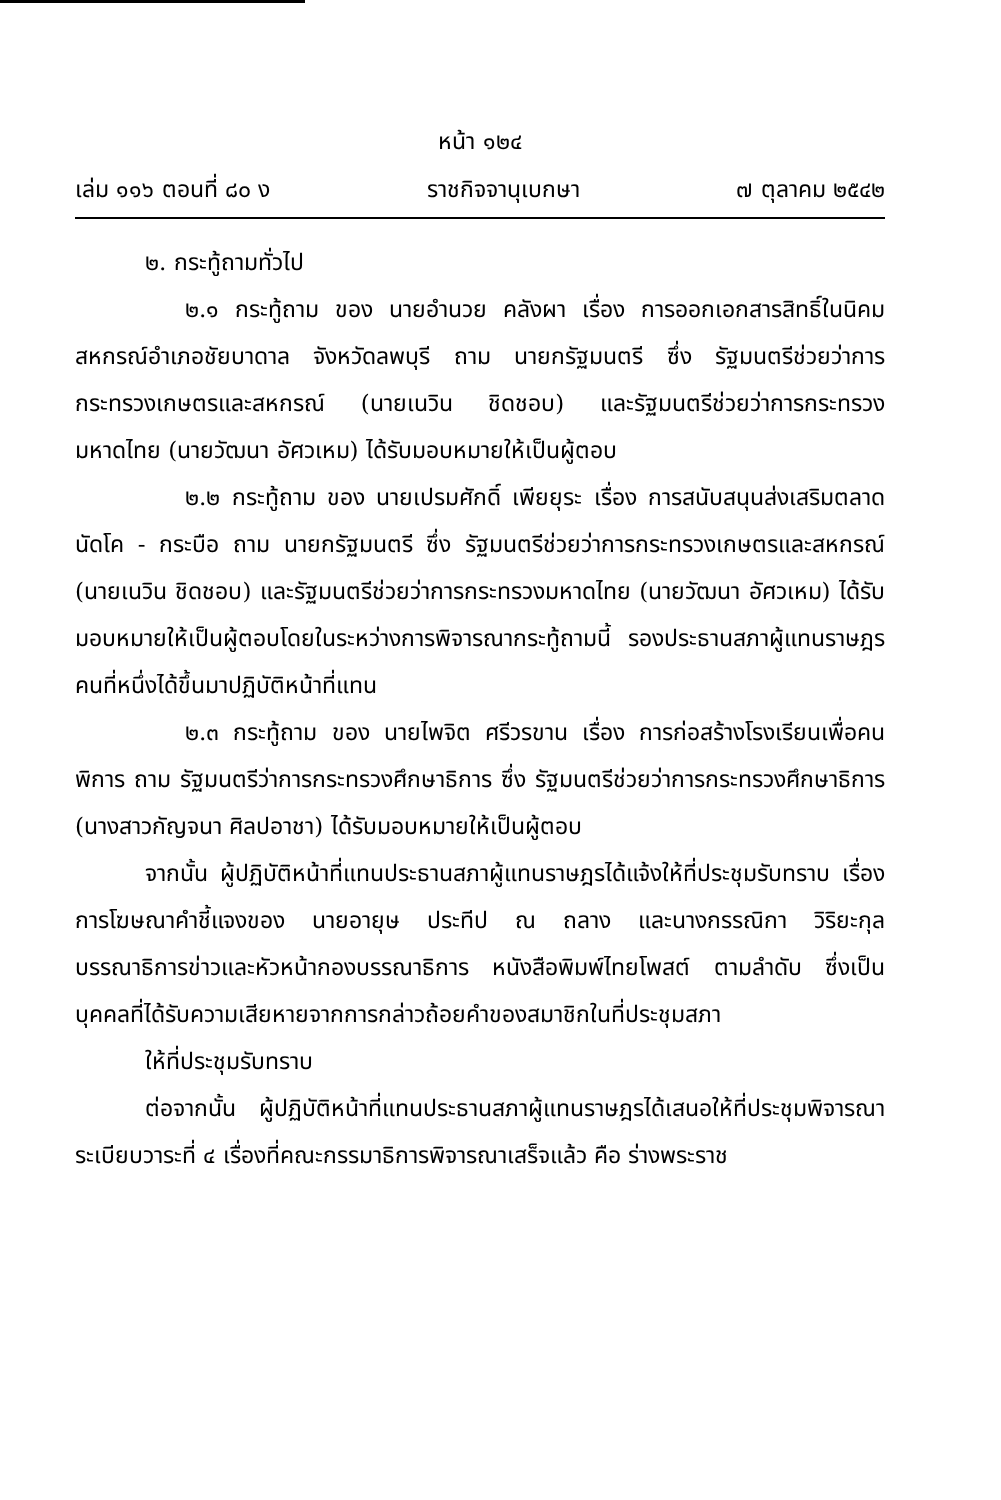หน้า ๑๒๔
เล่ม ๑๑๖ ตอนที่ ๘๐ ง ราชกิจจานุเบกษา ๗ ตุลาคม ๒๕๔๒
๒. กระทู้ถามทั่วไป
๒.๑ กระทู้ถาม ของ นายอำนวย คลังผา เรื่อง การออกเอกสารสิทธิ์ในนิคมสหกรณ์อำเภอชัยบาดาล จังหวัดลพบุรี ถาม นายกรัฐมนตรี ซึ่ง รัฐมนตรีช่วยว่าการกระทรวงเกษตรและสหกรณ์ (นายเนวิน ชิดชอบ) และรัฐมนตรีช่วยว่าการกระทรวงมหาดไทย (นายวัฒนา อัศวเหม) ได้รับมอบหมายให้เป็นผู้ตอบ
๒.๒ กระทู้ถาม ของ นายเปรมศักดิ์ เพียยุระ เรื่อง การสนับสนุนส่งเสริมตลาดนัดโค - กระบือ ถาม นายกรัฐมนตรี ซึ่ง รัฐมนตรีช่วยว่าการกระทรวงเกษตรและสหกรณ์ (นายเนวิน ชิดชอบ) และรัฐมนตรีช่วยว่าการกระทรวงมหาดไทย (นายวัฒนา อัศวเหม) ได้รับมอบหมายให้เป็นผู้ตอบโดยในระหว่างการพิจารณากระทู้ถามนี้ รองประธานสภาผู้แทนราษฎรคนที่หนึ่งได้ขึ้นมาปฏิบัติหน้าที่แทน
๒.๓ กระทู้ถาม ของ นายไพจิต ศรีวรขาน เรื่อง การก่อสร้างโรงเรียนเพื่อคนพิการ ถาม รัฐมนตรีว่าการกระทรวงศึกษาธิการ ซึ่ง รัฐมนตรีช่วยว่าการกระทรวงศึกษาธิการ (นางสาวกัญจนา ศิลปอาชา) ได้รับมอบหมายให้เป็นผู้ตอบ
จากนั้น ผู้ปฏิบัติหน้าที่แทนประธานสภาผู้แทนราษฎรได้แจ้งให้ที่ประชุมรับทราบ เรื่อง การโฆษณาคำชี้แจงของ นายอายุษ ประทีป ณ ถลาง และนางกรรณิกา วิริยะกุล บรรณาธิการข่าวและหัวหน้ากองบรรณาธิการ หนังสือพิมพ์ไทยโพสต์ ตามลำดับ ซึ่งเป็นบุคคลที่ได้รับความเสียหายจากการกล่าวถ้อยคำของสมาชิกในที่ประชุมสภา
ให้ที่ประชุมรับทราบ
ต่อจากนั้น ผู้ปฏิบัติหน้าที่แทนประธานสภาผู้แทนราษฎรได้เสนอให้ที่ประชุมพิจารณาระเบียบวาระที่ ๔ เรื่องที่คณะกรรมาธิการพิจารณาเสร็จแล้ว คือ ร่างพระราช